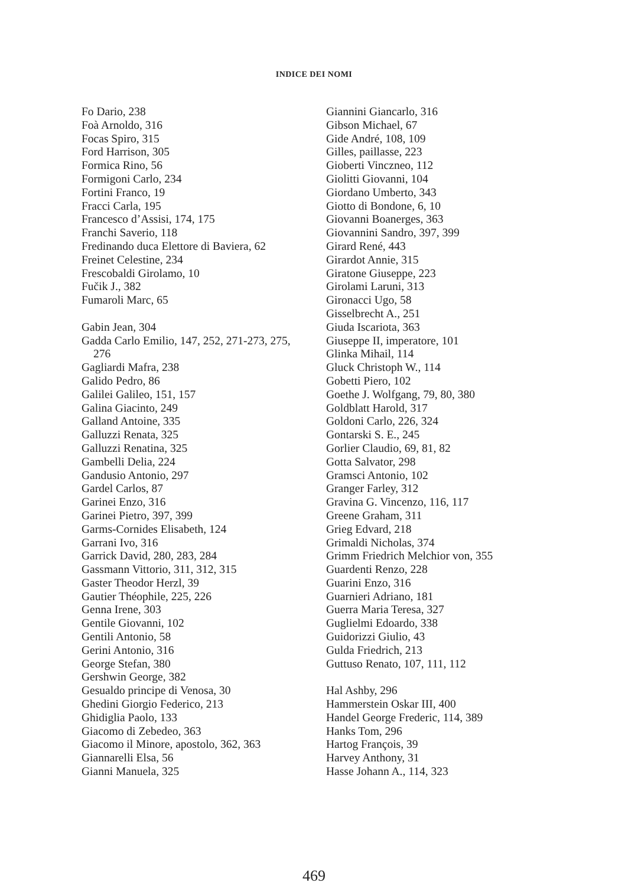INDICE DEI NOMI
Fo Dario, 238
Foà Arnoldo, 316
Focas Spiro, 315
Ford Harrison, 305
Formica Rino, 56
Formigoni Carlo, 234
Fortini Franco, 19
Fracci Carla, 195
Francesco d’Assisi, 174, 175
Franchi Saverio, 118
Fredinando duca Elettore di Baviera, 62
Freinet Celestine, 234
Frescobaldi Girolamo, 10
Fučik J., 382
Fumaroli Marc, 65
Gabin Jean, 304
Gadda Carlo Emilio, 147, 252, 271-273, 275, 276
Gagliardi Mafra, 238
Galido Pedro, 86
Galilei Galileo, 151, 157
Galina Giacinto, 249
Galland Antoine, 335
Galluzzi Renata, 325
Galluzzi Renatina, 325
Gambelli Delia, 224
Gandusio Antonio, 297
Gardel Carlos, 87
Garinei Enzo, 316
Garinei Pietro, 397, 399
Garms-Cornides Elisabeth, 124
Garrani Ivo, 316
Garrick David, 280, 283, 284
Gassmann Vittorio, 311, 312, 315
Gaster Theodor Herzl, 39
Gautier Théophile, 225, 226
Genna Irene, 303
Gentile Giovanni, 102
Gentili Antonio, 58
Gerini Antonio, 316
George Stefan, 380
Gershwin George, 382
Gesualdo principe di Venosa, 30
Ghedini Giorgio Federico, 213
Ghidiglia Paolo, 133
Giacomo di Zebedeo, 363
Giacomo il Minore, apostolo, 362, 363
Giannarelli Elsa, 56
Gianni Manuela, 325
Giannini Giancarlo, 316
Gibson Michael, 67
Gide André, 108, 109
Gilles, paillasse, 223
Gioberti Vinczneo, 112
Giolitti Giovanni, 104
Giordano Umberto, 343
Giotto di Bondone, 6, 10
Giovanni Boanerges, 363
Giovannini Sandro, 397, 399
Girard René, 443
Girardot Annie, 315
Giratone Giuseppe, 223
Girolami Laruni, 313
Gironacci Ugo, 58
Gisselbrecht A., 251
Giuda Iscariota, 363
Giuseppe II, imperatore, 101
Glinka Mihail, 114
Gluck Christoph W., 114
Gobetti Piero, 102
Goethe J. Wolfgang, 79, 80, 380
Goldblatt Harold, 317
Goldoni Carlo, 226, 324
Gontarski S. E., 245
Gorlier Claudio, 69, 81, 82
Gotta Salvator, 298
Gramsci Antonio, 102
Granger Farley, 312
Gravina G. Vincenzo, 116, 117
Greene Graham, 311
Grieg Edvard, 218
Grimaldi Nicholas, 374
Grimm Friedrich Melchior von, 355
Guardenti Renzo, 228
Guarini Enzo, 316
Guarnieri Adriano, 181
Guerra Maria Teresa, 327
Guglielmi Edoardo, 338
Guidorizzi Giulio, 43
Gulda Friedrich, 213
Guttuso Renato, 107, 111, 112
Hal Ashby, 296
Hammerstein Oskar III, 400
Handel George Frederic, 114, 389
Hanks Tom, 296
Hartog François, 39
Harvey Anthony, 31
Hasse Johann A., 114, 323
469